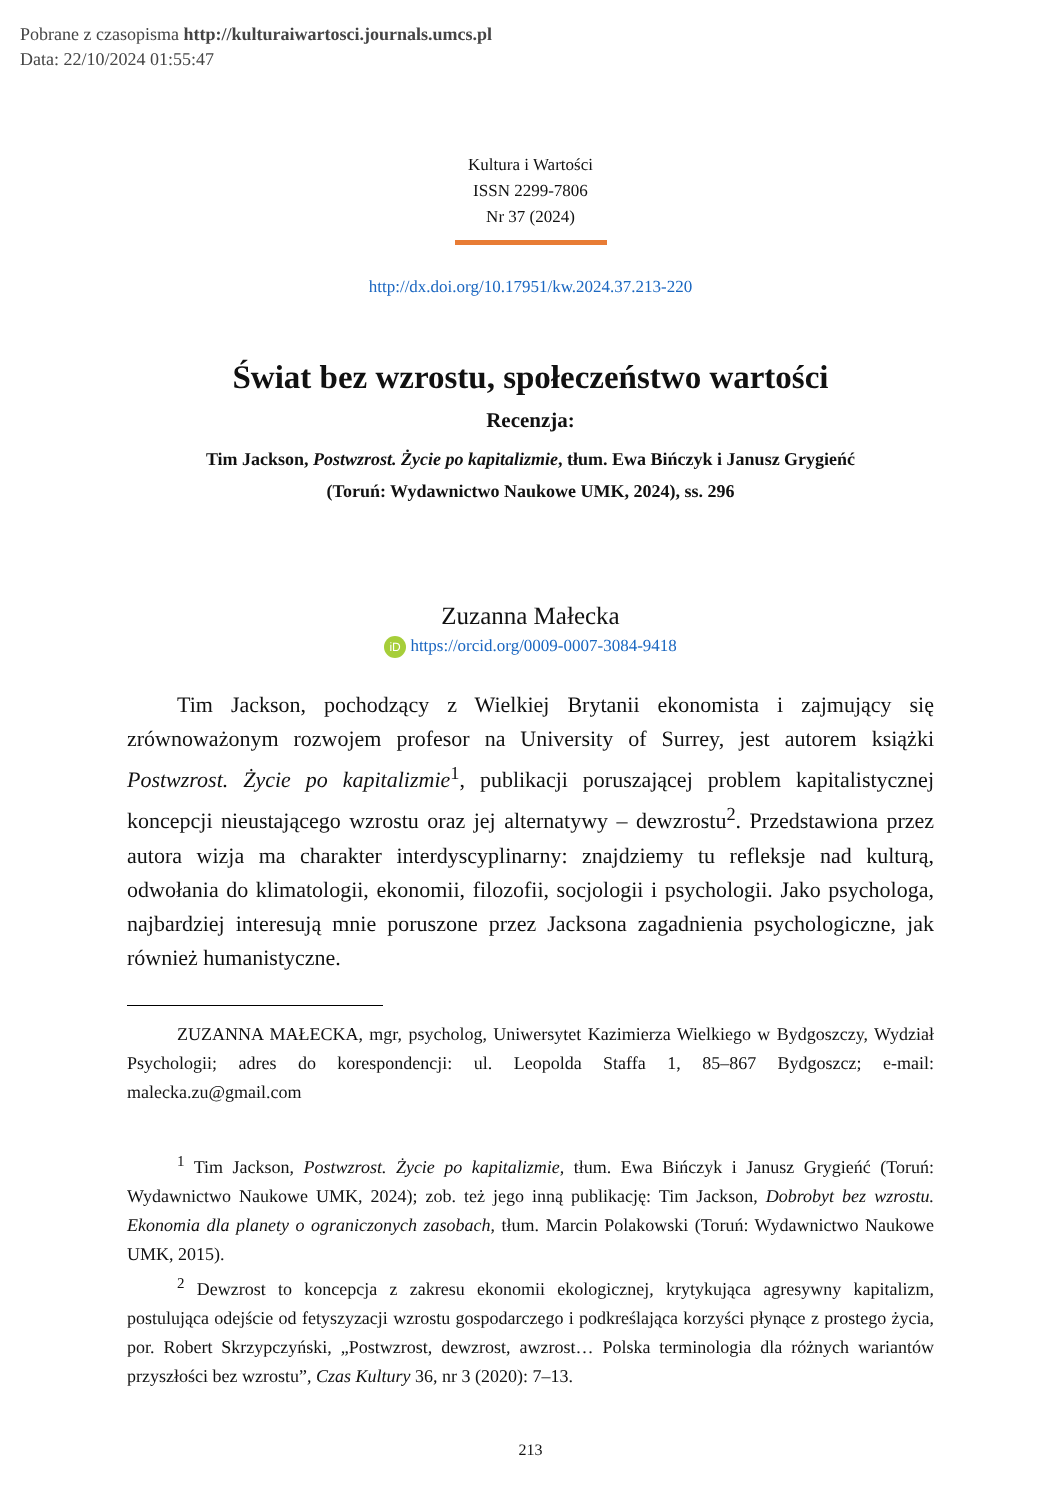Pobrane z czasopisma http://kulturaiwartosci.journals.umcs.pl
Data: 22/10/2024 01:55:47
Kultura i Wartości
ISSN 2299-7806
Nr 37 (2024)
http://dx.doi.org/10.17951/kw.2024.37.213-220
Świat bez wzrostu, społeczeństwo wartości
Recenzja:
Tim Jackson, Postwzrost. Życie po kapitalizmie, tłum. Ewa Bińczyk i Janusz Grygieńć
(Toruń: Wydawnictwo Naukowe UMK, 2024), ss. 296
Zuzanna Małecka
iD https://orcid.org/0009-0007-3084-9418
Tim Jackson, pochodzący z Wielkiej Brytanii ekonomista i zajmujący się zrównoważonym rozwojem profesor na University of Surrey, jest autorem książki Postwzrost. Życie po kapitalizmie<sup>1</sup>, publikacji poruszającej problem kapitalistycznej koncepcji nieustającego wzrostu oraz jej alternatywy – dewzrostu<sup>2</sup>. Przedstawiona przez autora wizja ma charakter interdyscyplinarny: znajdziemy tu refleksje nad kulturą, odwołania do klimatologii, ekonomii, filozofii, socjologii i psychologii. Jako psychologa, najbardziej interesują mnie poruszone przez Jacksona zagadnienia psychologiczne, jak również humanistyczne.
ZUZANNA MAŁECKA, mgr, psycholog, Uniwersytet Kazimierza Wielkiego w Bydgoszczy, Wydział Psychologii; adres do korespondencji: ul. Leopolda Staffa 1, 85–867 Bydgoszcz; e-mail: malecka.zu@gmail.com
<sup>1</sup> Tim Jackson, Postwzrost. Życie po kapitalizmie, tłum. Ewa Bińczyk i Janusz Grygieńć (Toruń: Wydawnictwo Naukowe UMK, 2024); zob. też jego inną publikację: Tim Jackson, Dobrobyt bez wzrostu. Ekonomia dla planety o ograniczonych zasobach, tłum. Marcin Polakowski (Toruń: Wydawnictwo Naukowe UMK, 2015).
<sup>2</sup> Dewzrost to koncepcja z zakresu ekonomii ekologicznej, krytykująca agresywny kapitalizm, postulująca odejście od fetyszyzacji wzrostu gospodarczego i podkreślająca korzyści płynące z prostego życia, por. Robert Skrzypczyński, „Postwzrost, dewzrost, awzrost… Polska terminologia dla różnych wariantów przyszłości bez wzrostu”, Czas Kultury 36, nr 3 (2020): 7–13.
213